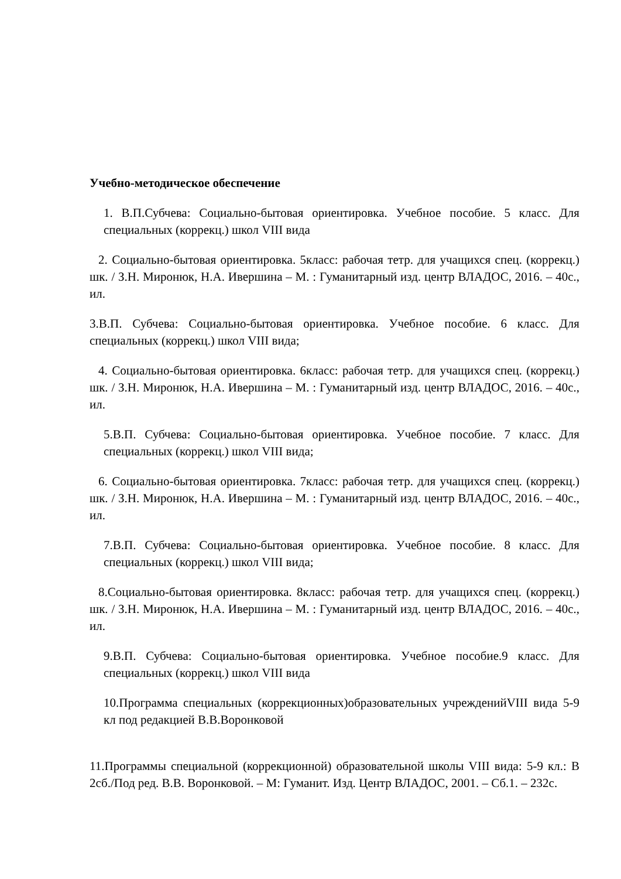Учебно-методическое обеспечение
1. В.П.Субчева: Социально-бытовая ориентировка. Учебное пособие. 5 класс. Для специальных (коррекц.) школ VIII вида
2. Социально-бытовая ориентировка. 5класс: рабочая тетр. для учащихся спец. (коррекц.) шк. / З.Н. Миронюк, Н.А. Ивершина – М. : Гуманитарный изд. центр ВЛАДОС, 2016. – 40с., ил.
3.В.П. Субчева: Социально-бытовая ориентировка. Учебное пособие. 6 класс. Для специальных (коррекц.) школ VIII вида;
4. Социально-бытовая ориентировка. 6класс: рабочая тетр. для учащихся спец. (коррекц.) шк. / З.Н. Миронюк, Н.А. Ивершина – М. : Гуманитарный изд. центр ВЛАДОС, 2016. – 40с., ил.
5.В.П. Субчева: Социально-бытовая ориентировка. Учебное пособие. 7 класс. Для специальных (коррекц.) школ VIII вида;
6. Социально-бытовая ориентировка. 7класс: рабочая тетр. для учащихся спец. (коррекц.) шк. / З.Н. Миронюк, Н.А. Ивершина – М. : Гуманитарный изд. центр ВЛАДОС, 2016. – 40с., ил.
7.В.П. Субчева: Социально-бытовая ориентировка. Учебное пособие. 8 класс. Для специальных (коррекц.) школ VIII вида;
8.Социально-бытовая ориентировка. 8класс: рабочая тетр. для учащихся спец. (коррекц.) шк. / З.Н. Миронюк, Н.А. Ивершина – М. : Гуманитарный изд. центр ВЛАДОС, 2016. – 40с., ил.
9.В.П. Субчева: Социально-бытовая ориентировка. Учебное пособие.9 класс. Для специальных (коррекц.) школ VIII вида
10.Программа специальных (коррекционных)образовательных учрежденийVIII вида 5-9 кл под редакцией В.В.Воронковой
11.Программы специальной (коррекционной) образовательной школы VIII вида: 5-9 кл.: В 2сб./Под ред. В.В. Воронковой. – М: Гуманит. Изд. Центр ВЛАДОС, 2001. – Сб.1. – 232с.